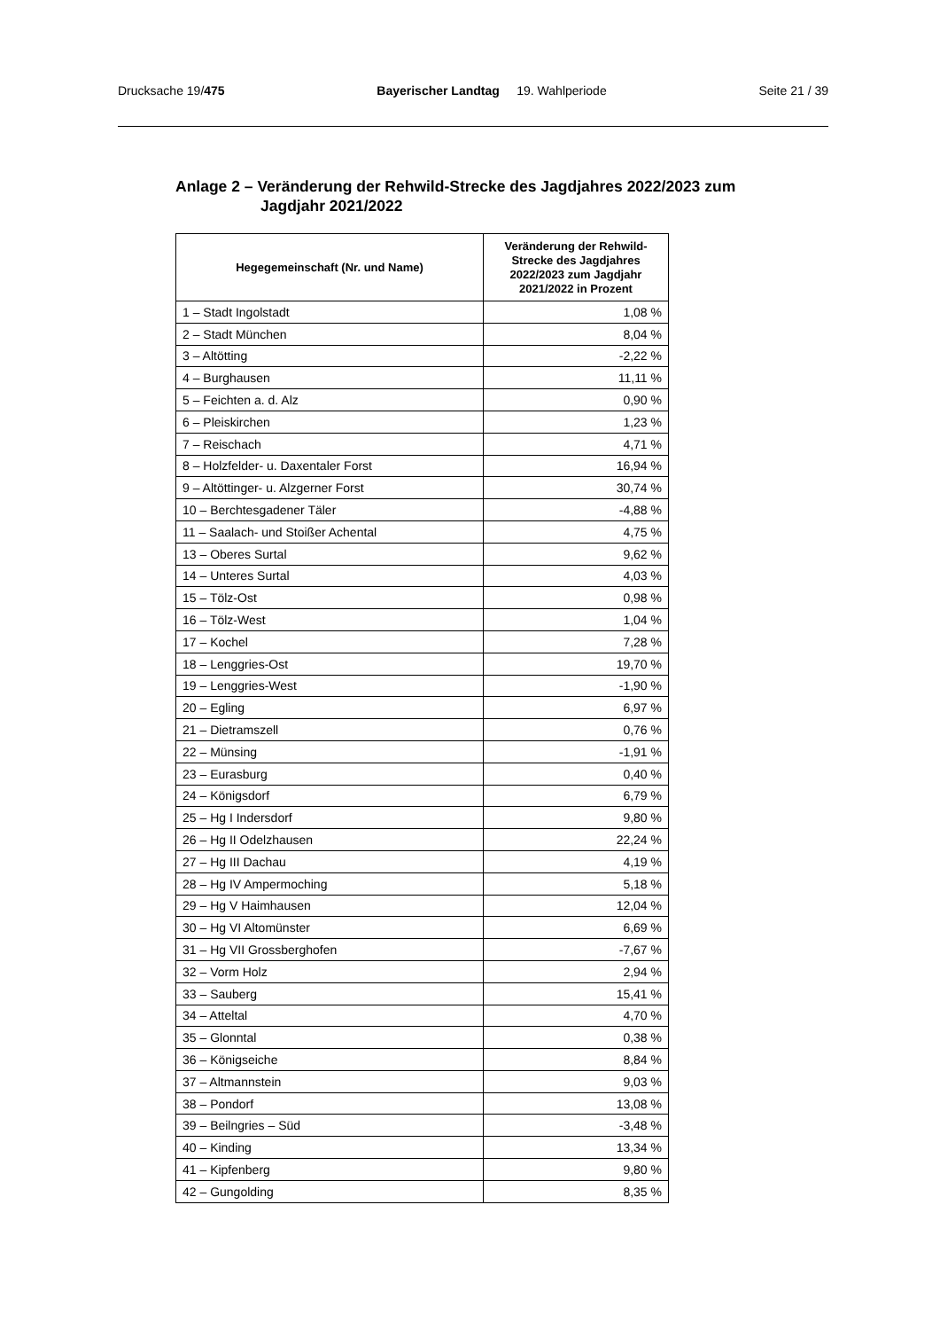Drucksache 19/475 Bayerischer Landtag 19. Wahlperiode
Seite 21 / 39
Anlage 2 – Veränderung der Rehwild-Strecke des Jagdjahres 2022/2023 zum
Jagdjahr 2021/2022
| Hegegemeinschaft (Nr. und Name) | Veränderung der Rehwild-Strecke des Jagdjahres 2022/2023 zum Jagdjahr 2021/2022 in Prozent |
| --- | --- |
| 1 – Stadt Ingolstadt | 1,08 % |
| 2 – Stadt München | 8,04 % |
| 3 – Altötting | -2,22 % |
| 4 – Burghausen | 11,11 % |
| 5 – Feichten a. d. Alz | 0,90 % |
| 6 – Pleiskirchen | 1,23 % |
| 7 – Reischach | 4,71 % |
| 8 – Holzfelder- u. Daxentaler Forst | 16,94 % |
| 9 – Altöttinger- u. Alzgerner Forst | 30,74 % |
| 10 – Berchtesgadener Täler | -4,88 % |
| 11 – Saalach- und Stoißer Achental | 4,75 % |
| 13 – Oberes Surtal | 9,62 % |
| 14 – Unteres Surtal | 4,03 % |
| 15 – Tölz-Ost | 0,98 % |
| 16 – Tölz-West | 1,04 % |
| 17 – Kochel | 7,28 % |
| 18 – Lenggries-Ost | 19,70 % |
| 19 – Lenggries-West | -1,90 % |
| 20 – Egling | 6,97 % |
| 21 – Dietramszell | 0,76 % |
| 22 – Münsing | -1,91 % |
| 23 – Eurasburg | 0,40 % |
| 24 – Königsdorf | 6,79 % |
| 25 – Hg I Indersdorf | 9,80 % |
| 26 – Hg II Odelzhausen | 22,24 % |
| 27 – Hg III Dachau | 4,19 % |
| 28 – Hg IV Ampermoching | 5,18 % |
| 29 – Hg V Haimhausen | 12,04 % |
| 30 – Hg VI Altomünster | 6,69 % |
| 31 – Hg VII Grossberghofen | -7,67 % |
| 32 – Vorm Holz | 2,94 % |
| 33 – Sauberg | 15,41 % |
| 34 – Atteltal | 4,70 % |
| 35 – Glonntal | 0,38 % |
| 36 – Königseiche | 8,84 % |
| 37 – Altmannstein | 9,03 % |
| 38 – Pondorf | 13,08 % |
| 39 – Beilngries – Süd | -3,48 % |
| 40 – Kinding | 13,34 % |
| 41 – Kipfenberg | 9,80 % |
| 42 – Gungolding | 8,35 % |